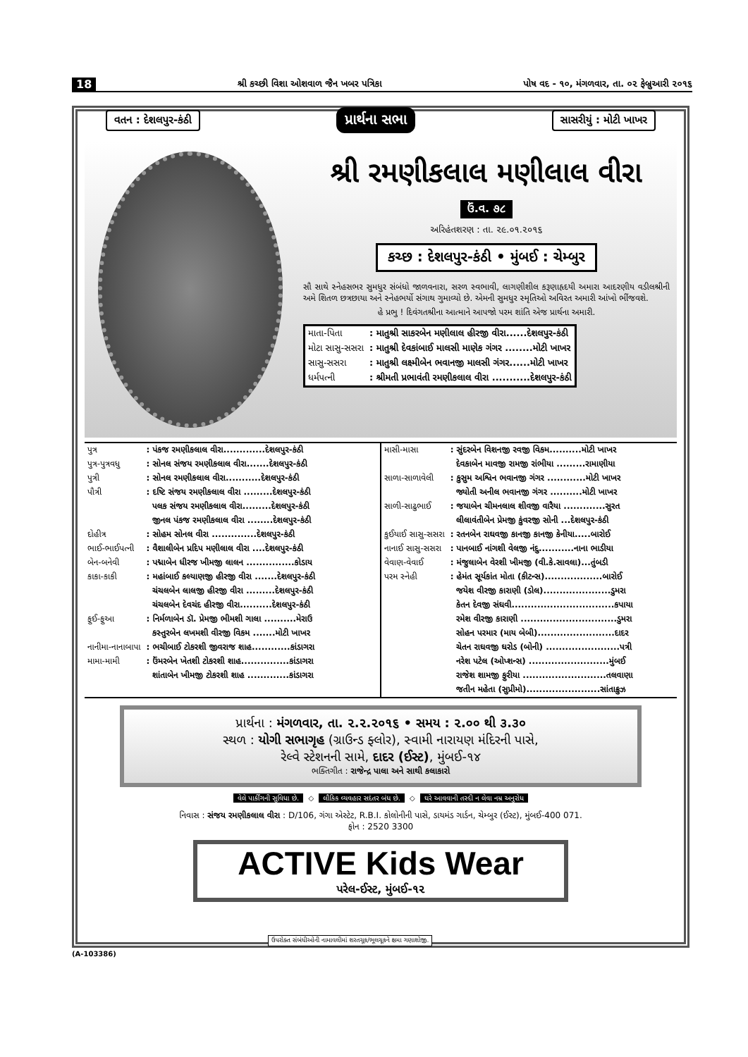18 શ્રી કચ્છી વિશા ઓશવાળ જૈન ખબર પત્રિકા પોષ વદ - ૧૦, મંગળવાર, તા. ૦૨ ફેબ્રુઆરી ૨૦૧૬
વતન : દેશલપુર-કંઠી પ્રાર્થના સભા સાસરીયું : મોટી ખાખર
શ્રી રમણીકલાલ મણીલાલ વીરા
ઉં.વ. ૭૮
અરિહંતશરણ : તા. ૨૯.૦૧.૨૦૧૬
કચ્છ : દેશલપુર-કંઠી • મુંબઈ : ચેમ્બુર
સૌ સાથે સ્નેહસભર સુમધુર સંબંધો જાળવનારા, સરળ સ્વભાવી, લાગણીશીલ કરૂણાહૃદયી અમારા આદરણીય વડીલશ્રીની અમે શિતળ છત્રછાયા અને સ્નેહભર્યો સંગાથ ગુમાવ્યો છે. એમની સુમધુર સ્મૃતિઓ અવિરત અમારી આંખો ભીંજવશે.
હે પ્રભુ ! દિવંગતશ્રીના આત્માને આપજો પરમ શાંતિ એજ પ્રાર્થના અમારી.
| માતા-પિતા | : માતુશ્રી સાકરબેન મણીલાલ હીરજી વીરા......દેશલપુર-કંઠી |
| મોટા સાસુ-સસરા | : માતુશ્રી દેવકાંબાઈ માલસી માણેક ગંગર ........મોટી ખાખર |
| સાસુ-સસરા | : માતુશ્રી લક્ષ્મીબેન ભવાનજી માલસી ગંગર......મોટી ખાખર |
| ધર્મપત્ની | : શ્રીમતી પ્રભાવંતી રમણીકલાલ વીરા ...........દેશલપુર-કંઠી |
| પુત્ર | : પંકજ રમણીકલાલ વીરા.............દેશલપુર-કંઠી |
| પુત્ર-પુત્રવધુ | : સોનલ સંજય રમણીકલાલ વીરા.......દેશલપુર-કંઠી |
| પુત્રી | : સોનલ રમણીકલાલ વીરા...........દેશલપુર-કંઠી |
| પૌત્રી | : દષ્ટિ સંજય રમણીકલાલ વીરા .........દેશલપુર-કંઠી |
| | પલક સંજય રમણીકલાલ વીરા.........દેશલપુર-કંઠી |
| | જીનલ પંકજ રમણીકલાલ વીરા ........દેશલપુર-કંઠી |
| દોહીત્ર | : સોહમ સોનલ વીરા ..............દેશલપુર-કંઠી |
| ભાઈ-ભાઈપત્ની | : વૈશાલીબેન પ્રદિપ મણીલાલ વીરા ....દેશલપુર-કંઠી |
| બેન-બનેવી | : પદ્માબેન ધીરજ ખીમજી લાલન ...............કોડાય |
| કાકા-કાકી | : મહાંબાઈ કલ્યાણજી હીરજી વીરા .......દેશલપુર-કંઠી |
| | ચંચલબેન લાલજી હીરજી વીરા .........દેશલપુર-કંઠી |
| | ચંચલબેન દેવચંદ હીરજી વીરા..........દેશલપુર-કંઠી |
| ફુઈ-ફુઆ | : નિર્મળાબેન ડૉ. પ્રેમજી ભીમશી ગાલા ..........મેરાઉ |
| | કસ્તુરબેન લખમશી વીરજી વિકમ .......મોટી ખાખર |
| નાનીમા-નાનાબાપા | : ભચીબાઈ ટોકરશી જીવરાજ શાહ............કાંડાગરા |
| મામા-મામી | : ઉંમરબેન ખેતશી ટોકરશી શાહ...............કાંડાગરા |
| | શાંતાબેન ખીમજી ટોકરશી શાહ .............કાંડાગરા |
| માસી-માસા | : સુંદરબેન વિશનજી રવજી વિકમ..........મોટી ખાખર |
| | દેવકાબેન માવજી રામજી રાંભીયા .........રામાણીયા |
| સાળા-સાળાવેલી | : કુસુમ અશ્વિન ભવાનજી ગંગર ............મોટી ખાખર |
| | જ્યોતી અનીલ ભવાનજી ગંગર ..........મોટી ખાખર |
| સાળી-સાઢુભાઈ | : જયાબેન ચીમનલાલ શીવજી વારૈયા .............સુરત |
| | લીલાવંતીબેન પ્રેમજી કુંવરજી સોની ...દેશલપુર-કંઠી |
| કુઈયાઈ સાસુ-સસરા | : રતનબેન રાઘવજી કાનજી કાનજી કેનીયા.....બારોઈ |
| નાનાઈ સાસુ-સસરા | : પાનબાઈ નાંગશી વેલજી નંદુ...........નાના ભાડીયા |
| વેવાણ-વેવાઈ | : મંજુલાબેન વેરશી ખીમજી (વી.કે.સાવલા)...તુંબડી |
| પરમ સ્નેહી | : હેમંત સૂર્યકાંત મોતા (કીટન્સ)..................બારોઈ |
| | જયેશ વીરજી કારાણી (ડોલ).....................ડુમરા |
| | કેતન દેવજી સંઘવી................................કપાયા |
| | રમેશ વીરજી કારાણી ..............................ડુમરા |
| | સોહન પરમાર (માય બેબી)........................દાદર |
| | ચેતન રાઘવજી ઘરોડ (બોની) .......................પત્રી |
| | નરેશ પટેલ (ઓપ્શન્સ) .........................મુંબઈ |
| | રાજેશ શામજી ફુરીયા ..........................તલવાણા |
| | જતીન મહેતા (સુપ્રીમો).......................સાંતાક્રુઝ |
પ્રાર્થના : મંગળવાર, તા. ૨.૨.૨૦૧૬ • સમય : ૨.૦૦ થી ૩.૩૦
સ્થળ : યોગી સભાગૃહ (ગ્રાઉન્ડ ફ્લોર), સ્વામી નારાયણ મંદિરની પાસે,
રેલ્વે સ્ટેશનની સામે, દાદર (ઈસ્ટ), મુંબઈ-૧૪
ભક્તિગીત : રાજેન્દ્ર પાલા અને સાથી કલાકારો
વેલે પાર્કીંગની સુવિધા છે. ◇ લૌકિક વ્યવહાર સદંતર બંધ છે. ◇ ઘરે આવવાની તસ્દી ન લેવા નમ્ર અનુરોધ
નિવાસ : સંજય રમણીકલાલ વીરા : D/106, ગંગા એસ્ટેટ, R.B.I. કોલોનીની પાસે, ડાયમંડ ગાર્ડન, ચેમ્બુર (ઈસ્ટ), મુંબઈ-400 071.
ફોન : 2520 3300
ACTIVE Kids Wear
પરેલ-ઈસ્ટ, મુંબઈ-૧૨
ઉપરોક્ત સંબંધીઓની નામાવલીમાં શરતચૂક/ભૂલચૂકને ક્ષમા ગણાશોજી.
(A-103386)